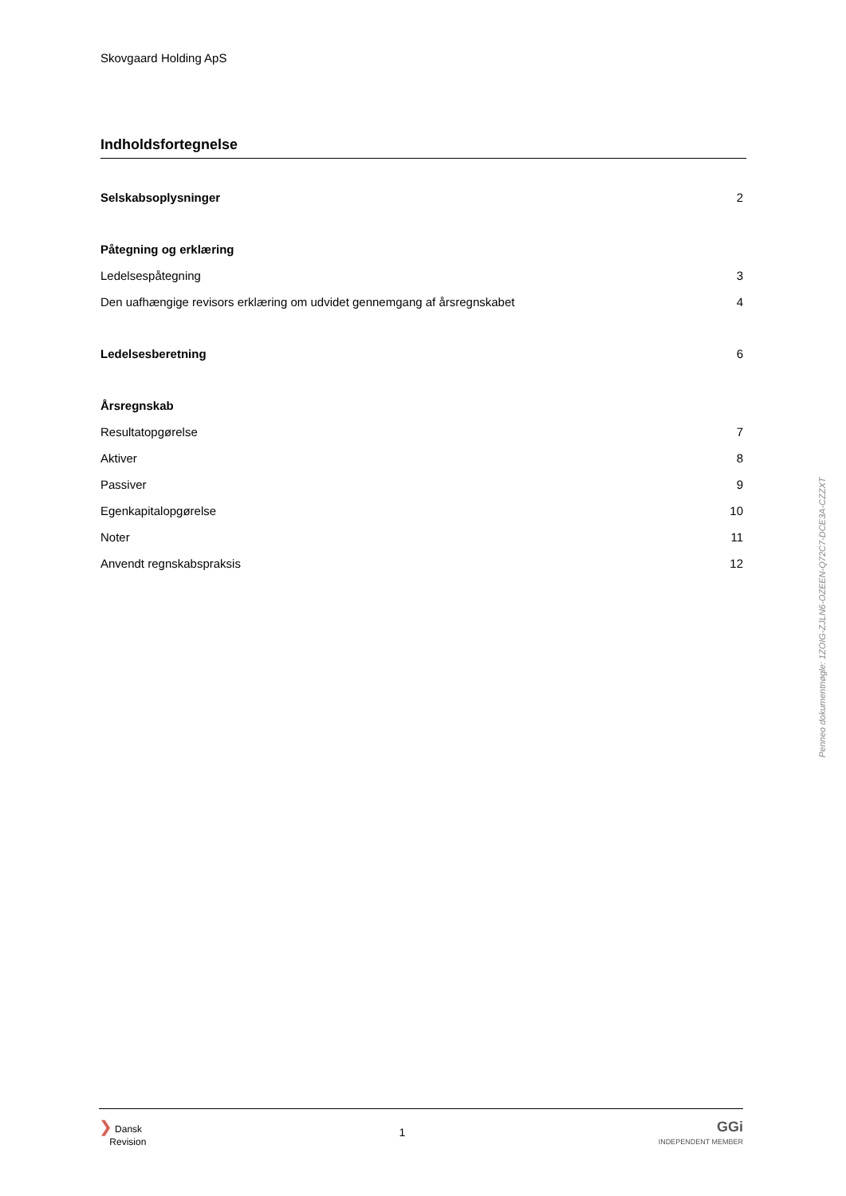Skovgaard Holding ApS
Indholdsfortegnelse
| Selskabsoplysninger | 2 |
| Påtegning og erklæring | |
| Ledelsespåtegning | 3 |
| Den uafhængige revisors erklæring om udvidet gennemgang af årsregnskabet | 4 |
| Ledelsesberetning | 6 |
| Årsregnskab | |
| Resultatopgørelse | 7 |
| Aktiver | 8 |
| Passiver | 9 |
| Egenkapitalopgørelse | 10 |
| Noter | 11 |
| Anvendt regnskabspraksis | 12 |
❯ Dansk
Revision
1
GGi
INDEPENDENT MEMBER
Penneo dokumentnøgle: 1ZOIG-ZJLN6-OZEEN-Q72C7-DCE3A-CZZXT